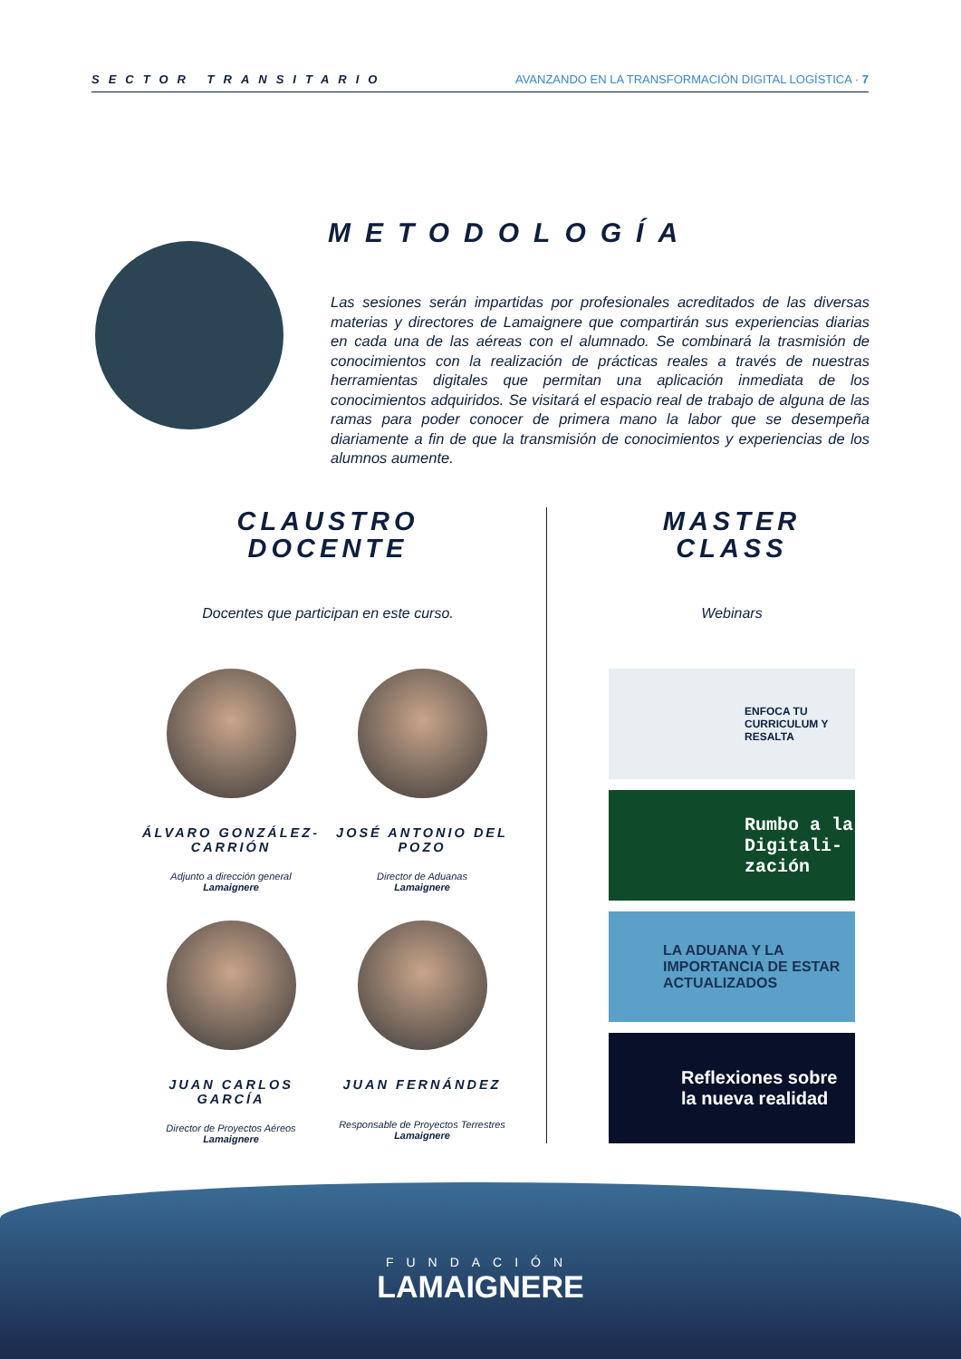SECTOR TRANSITARIO AVANZANDO EN LA TRANSFORMACIÓN DIGITAL LOGÍSTICA · 7
METODOLOGÍA
Las sesiones serán impartidas por profesionales acreditados de las diversas materias y directores de Lamaignere que compartirán sus experiencias diarias en cada una de las aéreas con el alumnado. Se combinará la trasmisión de conocimientos con la realización de prácticas reales a través de nuestras herramientas digitales que permitan una aplicación inmediata de los conocimientos adquiridos. Se visitará el espacio real de trabajo de alguna de las ramas para poder conocer de primera mano la labor que se desempeña diariamente a fin de que la transmisión de conocimientos y experiencias de los alumnos aumente.
CLAUSTRO
DOCENTE
Docentes que participan en este curso.
MASTER
CLASS
Webinars
ÁLVARO GONZÁLEZ-CARRIÓN
Adjunto a dirección general
Lamaignere
JOSÉ ANTONIO DEL POZO
Director de Aduanas
Lamaignere
JUAN CARLOS GARCÍA
Director de Proyectos Aéreos
Lamaignere
JUAN FERNÁNDEZ
Responsable de Proyectos Terrestres
Lamaignere
ENFOCA TU CURRICULUM Y RESALTA
Rumbo a la Digitali-zación
LA ADUANA Y LA IMPORTANCIA DE ESTAR ACTUALIZADOS
Reflexiones sobre la nueva realidad
FUNDACIÓN
LAMAIGNERE